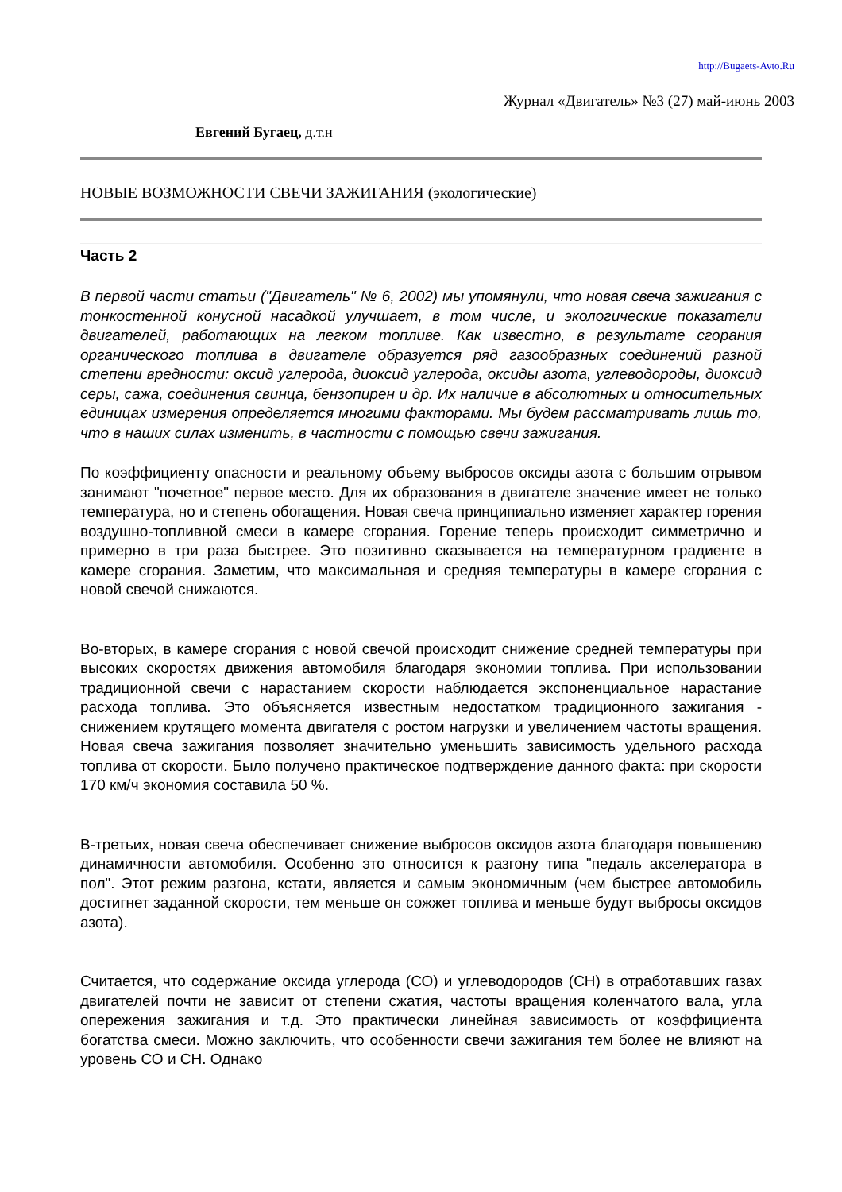http://Bugaets-Avto.Ru
Журнал «Двигатель» №3 (27) май-июнь 2003
Евгений Бугаец, д.т.н
НОВЫЕ ВОЗМОЖНОСТИ СВЕЧИ ЗАЖИГАНИЯ (экологические)
Часть 2
В первой части статьи ("Двигатель" № 6, 2002) мы упомянули, что новая свеча зажигания с тонкостенной конусной насадкой улучшает, в том числе, и экологические показатели двигателей, работающих на легком топливе. Как известно, в результате сгорания органического топлива в двигателе образуется ряд газообразных соединений разной степени вредности: оксид углерода, диоксид углерода, оксиды азота, углеводороды, диоксид серы, сажа, соединения свинца, бензопирен и др. Их наличие в абсолютных и относительных единицах измерения определяется многими факторами. Мы будем рассматривать лишь то, что в наших силах изменить, в частности с помощью свечи зажигания.
По коэффициенту опасности и реальному объему выбросов оксиды азота с большим отрывом занимают "почетное" первое место. Для их образования в двигателе значение имеет не только температура, но и степень обогащения. Новая свеча принципиально изменяет характер горения воздушно-топливной смеси в камере сгорания. Горение теперь происходит симметрично и примерно в три раза быстрее. Это позитивно сказывается на температурном градиенте в камере сгорания. Заметим, что максимальная и средняя температуры в камере сгорания с новой свечой снижаются.
Во-вторых, в камере сгорания с новой свечой происходит снижение средней температуры при высоких скоростях движения автомобиля благодаря экономии топлива. При использовании традиционной свечи с нарастанием скорости наблюдается экспоненциальное нарастание расхода топлива. Это объясняется известным недостатком традиционного зажигания - снижением крутящего момента двигателя с ростом нагрузки и увеличением частоты вращения. Новая свеча зажигания позволяет значительно уменьшить зависимость удельного расхода топлива от скорости. Было получено практическое подтверждение данного факта: при скорости 170 км/ч экономия составила 50 %.
В-третьих, новая свеча обеспечивает снижение выбросов оксидов азота благодаря повышению динамичности автомобиля. Особенно это относится к разгону типа "педаль акселератора в пол". Этот режим разгона, кстати, является и самым экономичным (чем быстрее автомобиль достигнет заданной скорости, тем меньше он сожжет топлива и меньше будут выбросы оксидов азота).
Считается, что содержание оксида углерода (СО) и углеводородов (СН) в отработавших газах двигателей почти не зависит от степени сжатия, частоты вращения коленчатого вала, угла опережения зажигания и т.д. Это практически линейная зависимость от коэффициента богатства смеси. Можно заключить, что особенности свечи зажигания тем более не влияют на уровень СО и СН. Однако